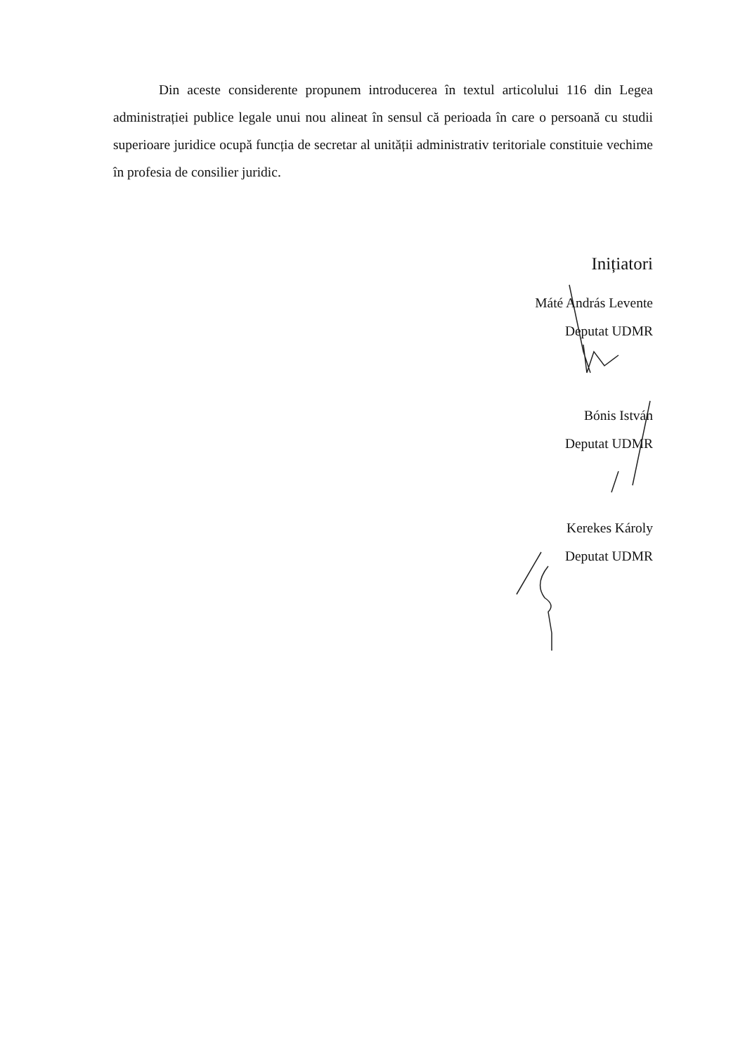Din aceste considerente propunem introducerea în textul articolului 116 din Legea administrației publice legale unui nou alineat în sensul că perioada în care o persoană cu studii superioare juridice ocupă funcția de secretar al unității administrativ teritoriale constituie vechime în profesia de consilier juridic.
Inițiatori
Máté András Levente
Deputat UDMR
Bónis István
Deputat UDMR
Kerekes Károly
Deputat UDMR